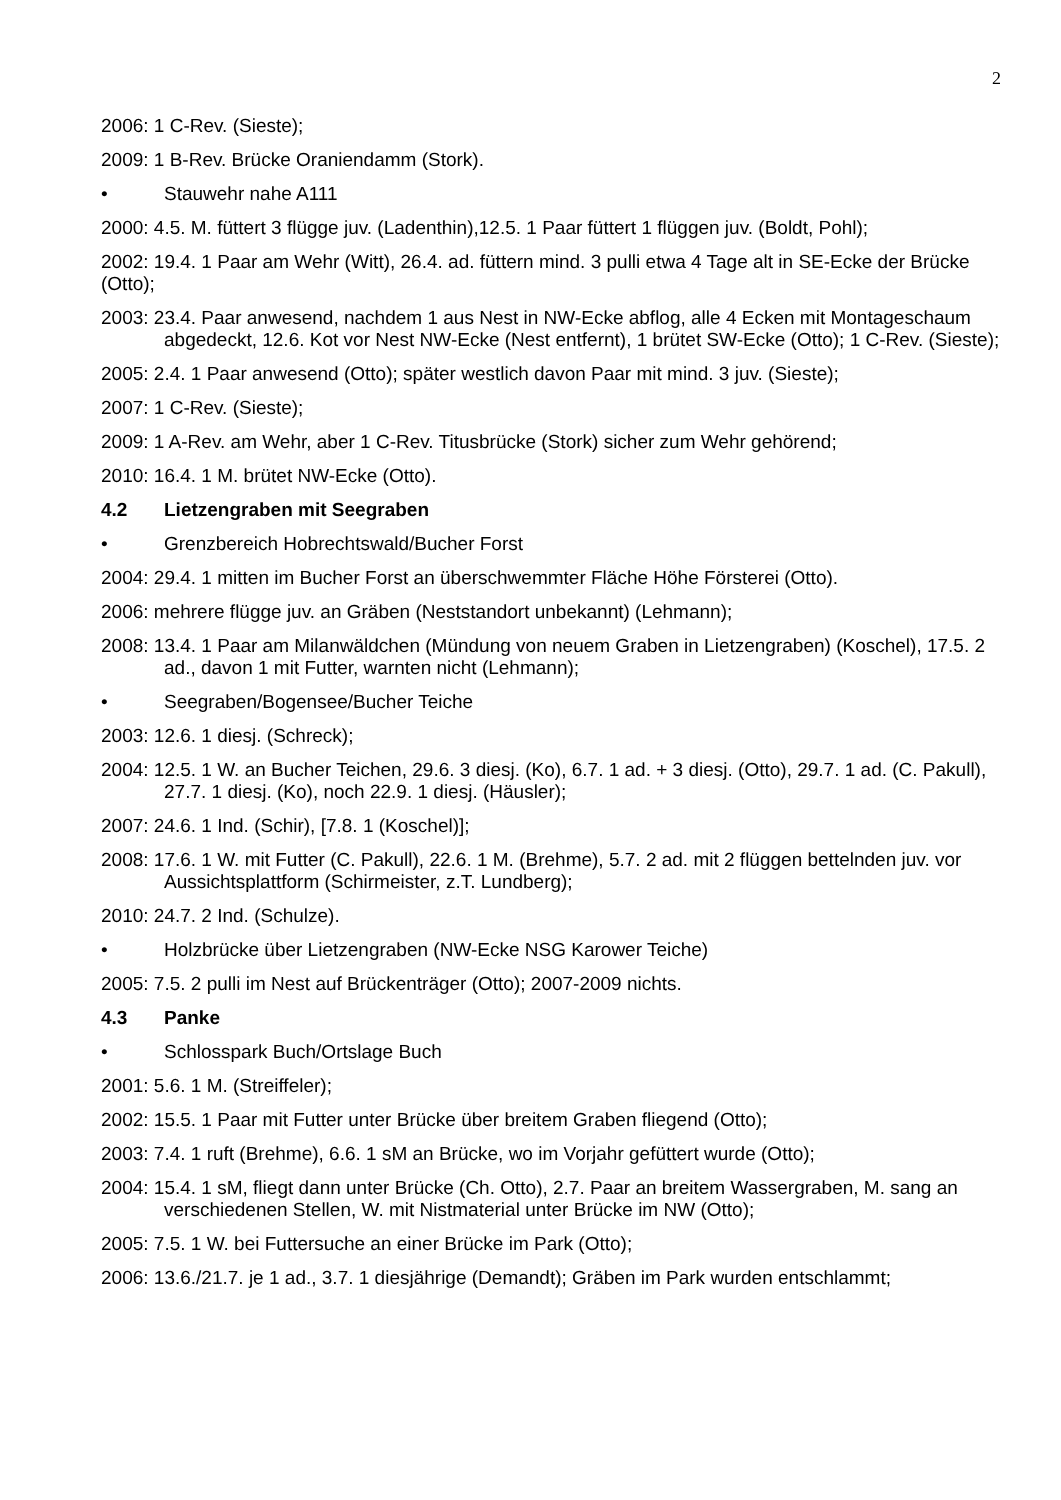2
2006: 1 C-Rev. (Sieste);
2009: 1 B-Rev. Brücke Oraniendamm (Stork).
• Stauwehr nahe A111
2000: 4.5. M. füttert 3 flügge juv. (Ladenthin),12.5. 1 Paar füttert 1 flüggen juv. (Boldt, Pohl);
2002: 19.4. 1 Paar am Wehr (Witt), 26.4. ad. füttern mind. 3 pulli etwa 4 Tage alt in SE-Ecke der Brücke (Otto);
2003: 23.4. Paar anwesend, nachdem 1 aus Nest in NW-Ecke abflog, alle 4 Ecken mit Montageschaum abgedeckt, 12.6. Kot vor Nest NW-Ecke (Nest entfernt), 1 brütet SW-Ecke (Otto); 1 C-Rev. (Sieste);
2005: 2.4. 1 Paar anwesend (Otto); später westlich davon Paar mit mind. 3 juv. (Sieste);
2007: 1 C-Rev. (Sieste);
2009: 1 A-Rev. am Wehr, aber 1 C-Rev. Titusbrücke (Stork) sicher zum Wehr gehörend;
2010: 16.4. 1 M. brütet NW-Ecke (Otto).
4.2 Lietzengraben mit Seegraben
• Grenzbereich Hobrechtswald/Bucher Forst
2004: 29.4. 1 mitten im Bucher Forst an überschwemmter Fläche Höhe Försterei (Otto).
2006: mehrere flügge juv. an Gräben (Neststandort unbekannt) (Lehmann);
2008: 13.4. 1 Paar am Milanwäldchen (Mündung von neuem Graben in Lietzengraben) (Koschel), 17.5. 2 ad., davon 1 mit Futter, warnten nicht (Lehmann);
• Seegraben/Bogensee/Bucher Teiche
2003: 12.6. 1 diesj. (Schreck);
2004: 12.5. 1 W. an Bucher Teichen, 29.6. 3 diesj. (Ko), 6.7. 1 ad. + 3 diesj. (Otto), 29.7. 1 ad. (C. Pakull), 27.7. 1 diesj. (Ko), noch 22.9. 1 diesj. (Häusler);
2007: 24.6. 1 Ind. (Schir), [7.8. 1 (Koschel)];
2008: 17.6. 1 W. mit Futter (C. Pakull), 22.6. 1 M. (Brehme), 5.7. 2 ad. mit 2 flüggen bettelnden juv. vor Aussichtsplattform (Schirmeister, z.T. Lundberg);
2010: 24.7. 2 Ind. (Schulze).
• Holzbrücke über Lietzengraben (NW-Ecke NSG Karower Teiche)
2005: 7.5. 2 pulli im Nest auf Brückenträger (Otto); 2007-2009 nichts.
4.3 Panke
• Schlosspark Buch/Ortslage Buch
2001: 5.6. 1 M. (Streiffeler);
2002: 15.5. 1 Paar mit Futter unter Brücke über breitem Graben fliegend (Otto);
2003: 7.4. 1 ruft (Brehme), 6.6. 1 sM an Brücke, wo im Vorjahr gefüttert wurde (Otto);
2004: 15.4. 1 sM, fliegt dann unter Brücke (Ch. Otto), 2.7. Paar an breitem Wassergraben, M. sang an verschiedenen Stellen, W. mit Nistmaterial unter Brücke im NW (Otto);
2005: 7.5. 1 W. bei Futtersuche an einer Brücke im Park (Otto);
2006: 13.6./21.7. je 1 ad., 3.7. 1 diesjährige (Demandt); Gräben im Park wurden entschlammt;